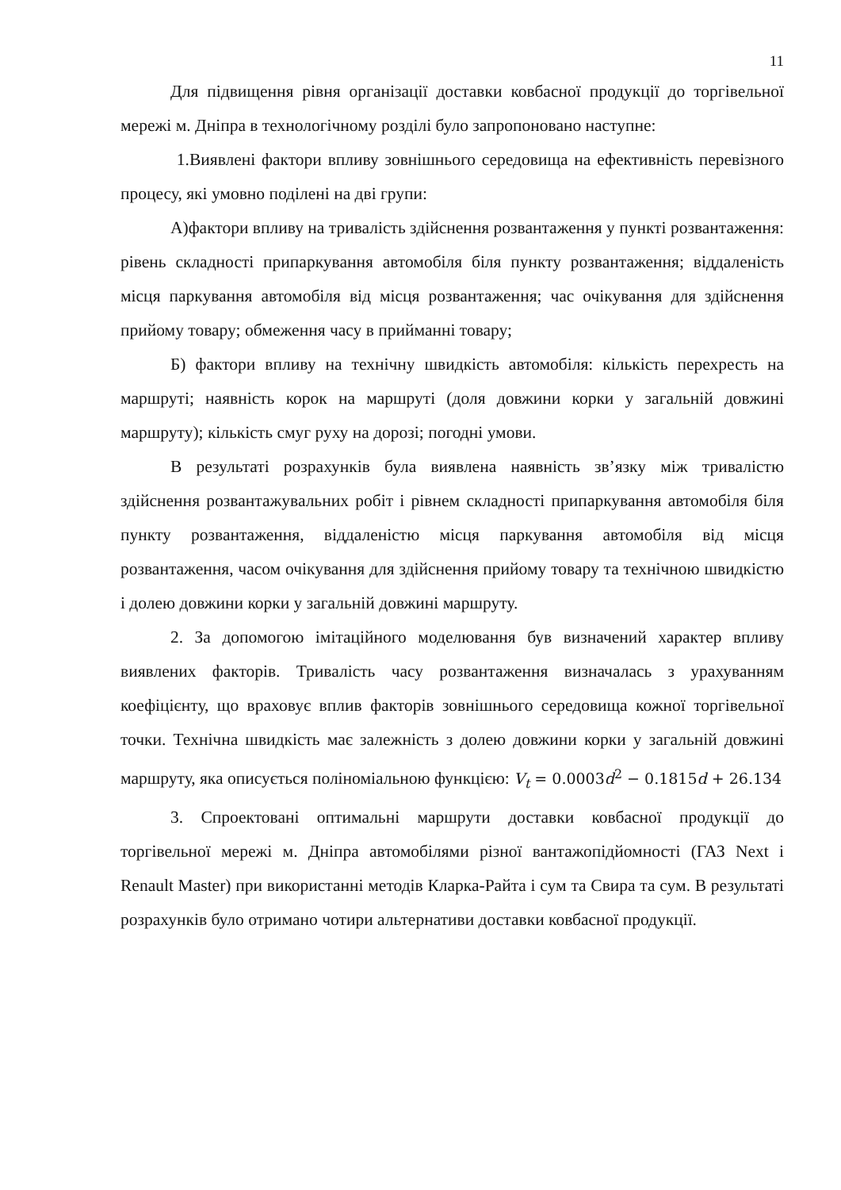11
Для підвищення рівня організації доставки ковбасної продукції до торгівельної мережі м. Дніпра в технологічному розділі було запропоновано наступне:
1.Виявлені фактори впливу зовнішнього середовища на ефективність перевізного процесу, які умовно поділені на дві групи:
А)фактори впливу на тривалість здійснення розвантаження у пункті розвантаження: рівень складності припаркування автомобіля біля пункту розвантаження; віддаленість місця паркування автомобіля від місця розвантаження; час очікування для здійснення прийому товару; обмеження часу в прийманні товару;
Б) фактори впливу на технічну швидкість автомобіля: кількість перехресть на маршруті; наявність корок на маршруті (доля довжини корки у загальній довжині маршруту); кількість смуг руху на дорозі; погодні умови.
В результаті розрахунків була виявлена наявність зв’язку між тривалістю здійснення розвантажувальних робіт і рівнем складності припаркування автомобіля біля пункту розвантаження, віддаленістю місця паркування автомобіля від місця розвантаження, часом очікування для здійснення прийому товару та технічною швидкістю і долею довжини корки у загальній довжині маршруту.
2. За допомогою імітаційного моделювання був визначений характер впливу виявлених факторів. Тривалість часу розвантаження визначалась з урахуванням коефіцієнту, що враховує вплив факторів зовнішнього середовища кожної торгівельної точки. Технічна швидкість має залежність з долею довжини корки у загальній довжині маршруту, яка описується поліноміальною функцією: V<sub>t</sub> = 0.0003d<sup>2</sup> − 0.1815d + 26.134
3. Спроектовані оптимальні маршрути доставки ковбасної продукції до торгівельної мережі м. Дніпра автомобілями різної вантажопідйомності (ГАЗ Next і Renault Master) при використанні методів Кларка-Райта і сум та Свира та сум. В результаті розрахунків було отримано чотири альтернативи доставки ковбасної продукції.